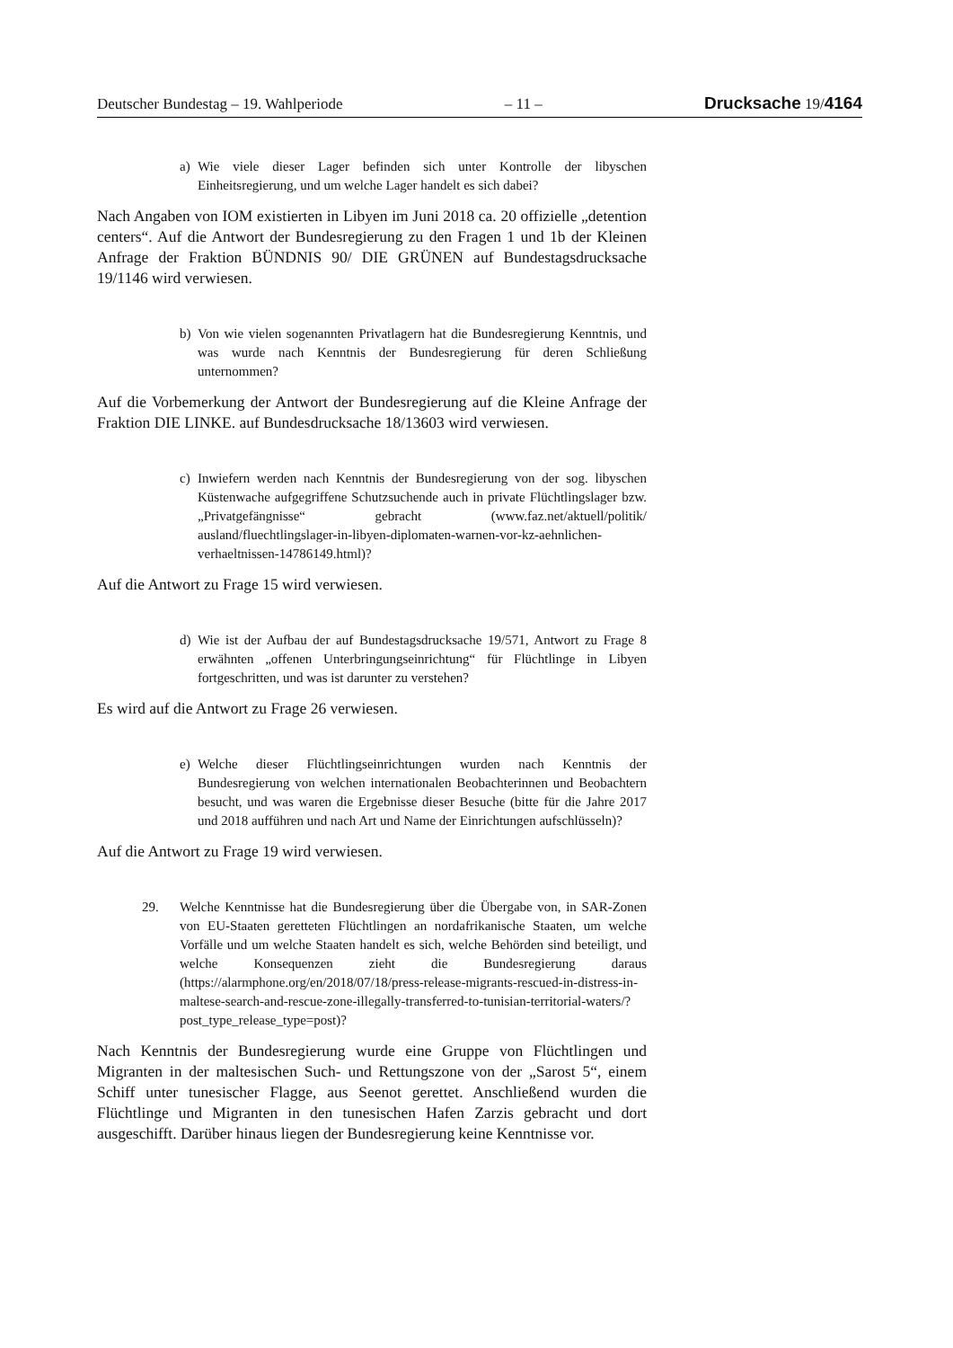Deutscher Bundestag – 19. Wahlperiode – 11 – Drucksache 19/4164
a) Wie viele dieser Lager befinden sich unter Kontrolle der libyschen Einheitsregierung, und um welche Lager handelt es sich dabei?
Nach Angaben von IOM existierten in Libyen im Juni 2018 ca. 20 offizielle „detention centers“. Auf die Antwort der Bundesregierung zu den Fragen 1 und 1b der Kleinen Anfrage der Fraktion BÜNDNIS 90/ DIE GRÜNEN auf Bundestagsdrucksache 19/1146 wird verwiesen.
b) Von wie vielen sogenannten Privatlagern hat die Bundesregierung Kenntnis, und was wurde nach Kenntnis der Bundesregierung für deren Schließung unternommen?
Auf die Vorbemerkung der Antwort der Bundesregierung auf die Kleine Anfrage der Fraktion DIE LINKE. auf Bundesdrucksache 18/13603 wird verwiesen.
c) Inwiefern werden nach Kenntnis der Bundesregierung von der sog. libyschen Küstenwache aufgegriffene Schutzsuchende auch in private Flüchtlingslager bzw. „Privatgefängnisse“ gebracht (www.faz.net/aktuell/politik/ ausland/fluechtlingslager-in-libyen-diplomaten-warnen-vor-kz-aehnlichen-verhaeltnissen-14786149.html)?
Auf die Antwort zu Frage 15 wird verwiesen.
d) Wie ist der Aufbau der auf Bundestagsdrucksache 19/571, Antwort zu Frage 8 erwähnten „offenen Unterbringungseinrichtung“ für Flüchtlinge in Libyen fortgeschritten, und was ist darunter zu verstehen?
Es wird auf die Antwort zu Frage 26 verwiesen.
e) Welche dieser Flüchtlingseinrichtungen wurden nach Kenntnis der Bundesregierung von welchen internationalen Beobachterinnen und Beobachtern besucht, und was waren die Ergebnisse dieser Besuche (bitte für die Jahre 2017 und 2018 aufführen und nach Art und Name der Einrichtungen aufschlüsseln)?
Auf die Antwort zu Frage 19 wird verwiesen.
29. Welche Kenntnisse hat die Bundesregierung über die Übergabe von, in SAR-Zonen von EU-Staaten geretteten Flüchtlingen an nordafrikanische Staaten, um welche Vorfälle und um welche Staaten handelt es sich, welche Behörden sind beteiligt, und welche Konsequenzen zieht die Bundesregierung daraus (https://alarmphone.org/en/2018/07/18/press-release-migrants-rescued-in-distress-in-maltese-search-and-rescue-zone-illegally-transferred-to-tunisian-territorial-waters/?post_type_release_type=post)?
Nach Kenntnis der Bundesregierung wurde eine Gruppe von Flüchtlingen und Migranten in der maltesischen Such- und Rettungszone von der „Sarost 5“, einem Schiff unter tunesischer Flagge, aus Seenot gerettet. Anschließend wurden die Flüchtlinge und Migranten in den tunesischen Hafen Zarzis gebracht und dort ausgeschifft. Darüber hinaus liegen der Bundesregierung keine Kenntnisse vor.